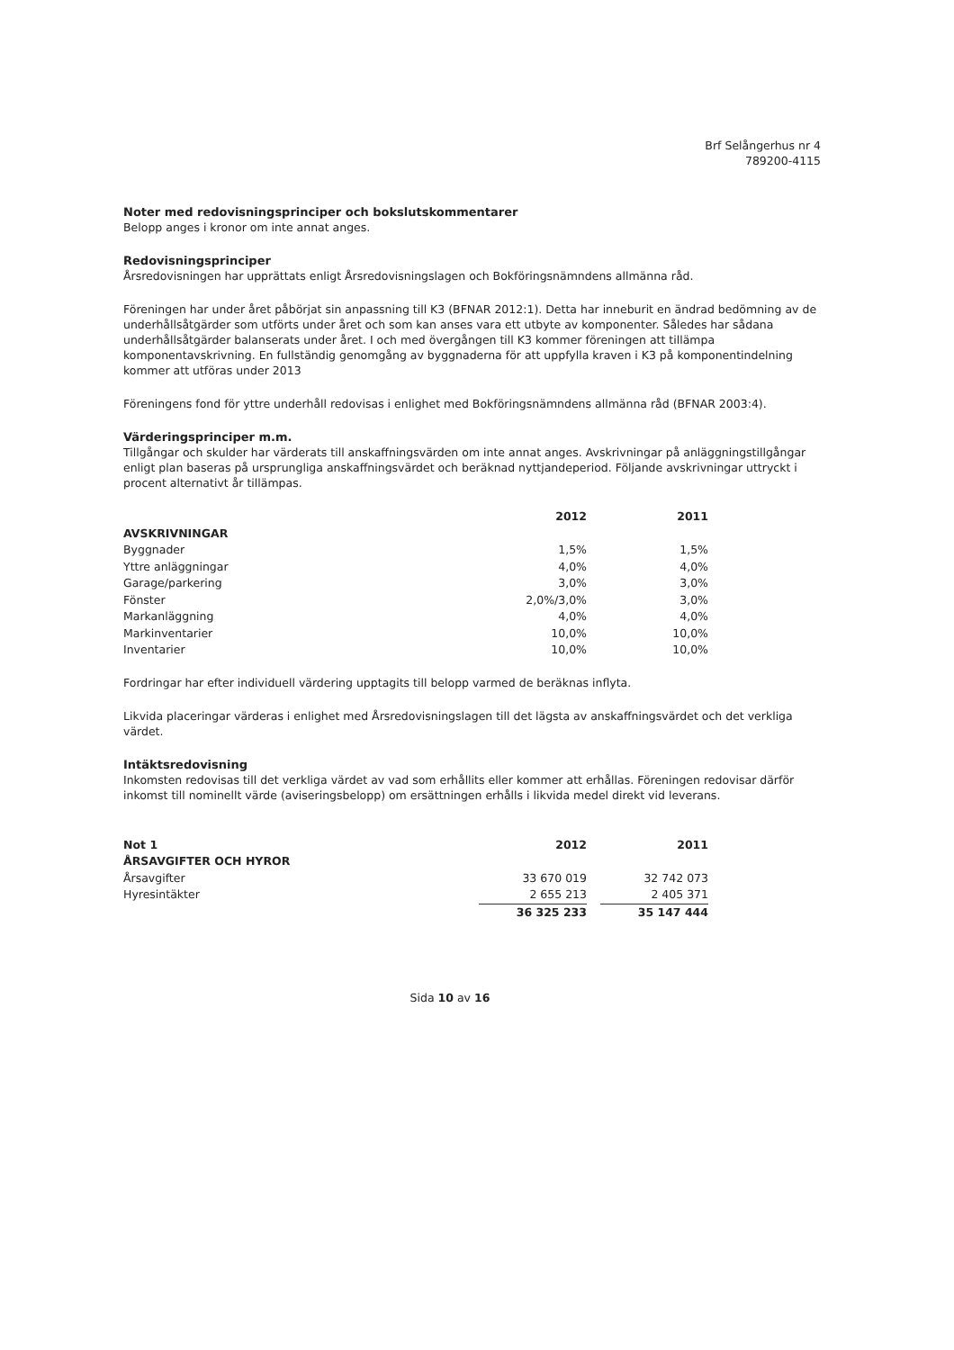Brf Selångerhus nr 4
789200-4115
Noter med redovisningsprinciper och bokslutskommentarer
Belopp anges i kronor om inte annat anges.
Redovisningsprinciper
Årsredovisningen har upprättats enligt Årsredovisningslagen och Bokföringsnämndens allmänna råd.
Föreningen har under året påbörjat sin anpassning till K3 (BFNAR 2012:1). Detta har inneburit en ändrad bedömning av de underhållsåtgärder som utförts under året och som kan anses vara ett utbyte av komponenter. Således har sådana underhållsåtgärder balanserats under året. I och med övergången till K3 kommer föreningen att tillämpa komponentavskrivning. En fullständig genomgång av byggnaderna för att uppfylla kraven i K3 på komponentindelning kommer att utföras under 2013
Föreningens fond för yttre underhåll redovisas i enlighet med Bokföringsnämndens allmänna råd (BFNAR 2003:4).
Värderingsprinciper m.m.
Tillgångar och skulder har värderats till anskaffningsvärden om inte annat anges. Avskrivningar på anläggningstillgångar enligt plan baseras på ursprungliga anskaffningsvärdet och beräknad nyttjandeperiod. Följande avskrivningar uttryckt i procent alternativt år tillämpas.
| | 2012 | | 2011 |
| --- | --- | --- | --- |
| AVSKRIVNINGAR | | | |
| Byggnader | 1,5% | | 1,5% |
| Yttre anläggningar | 4,0% | | 4,0% |
| Garage/parkering | 3,0% | | 3,0% |
| Fönster | 2,0%/3,0% | | 3,0% |
| Markanläggning | 4,0% | | 4,0% |
| Markinventarier | 10,0% | | 10,0% |
| Inventarier | 10,0% | | 10,0% |
Fordringar har efter individuell värdering upptagits till belopp varmed de beräknas inflyta.
Likvida placeringar värderas i enlighet med Årsredovisningslagen till det lägsta av anskaffningsvärdet och det verkliga värdet.
Intäktsredovisning
Inkomsten redovisas till det verkliga värdet av vad som erhållits eller kommer att erhållas. Föreningen redovisar därför inkomst till nominellt värde (aviseringsbelopp) om ersättningen erhålls i likvida medel direkt vid leverans.
| Not 1 | 2012 | | 2011 |
| ÅRSAVGIFTER OCH HYROR | | | |
| Årsavgifter | 33 670 019 | | 32 742 073 |
| Hyresintäkter | 2 655 213 | | 2 405 371 |
| | 36 325 233 | | 35 147 444 |
Sida 10 av 16